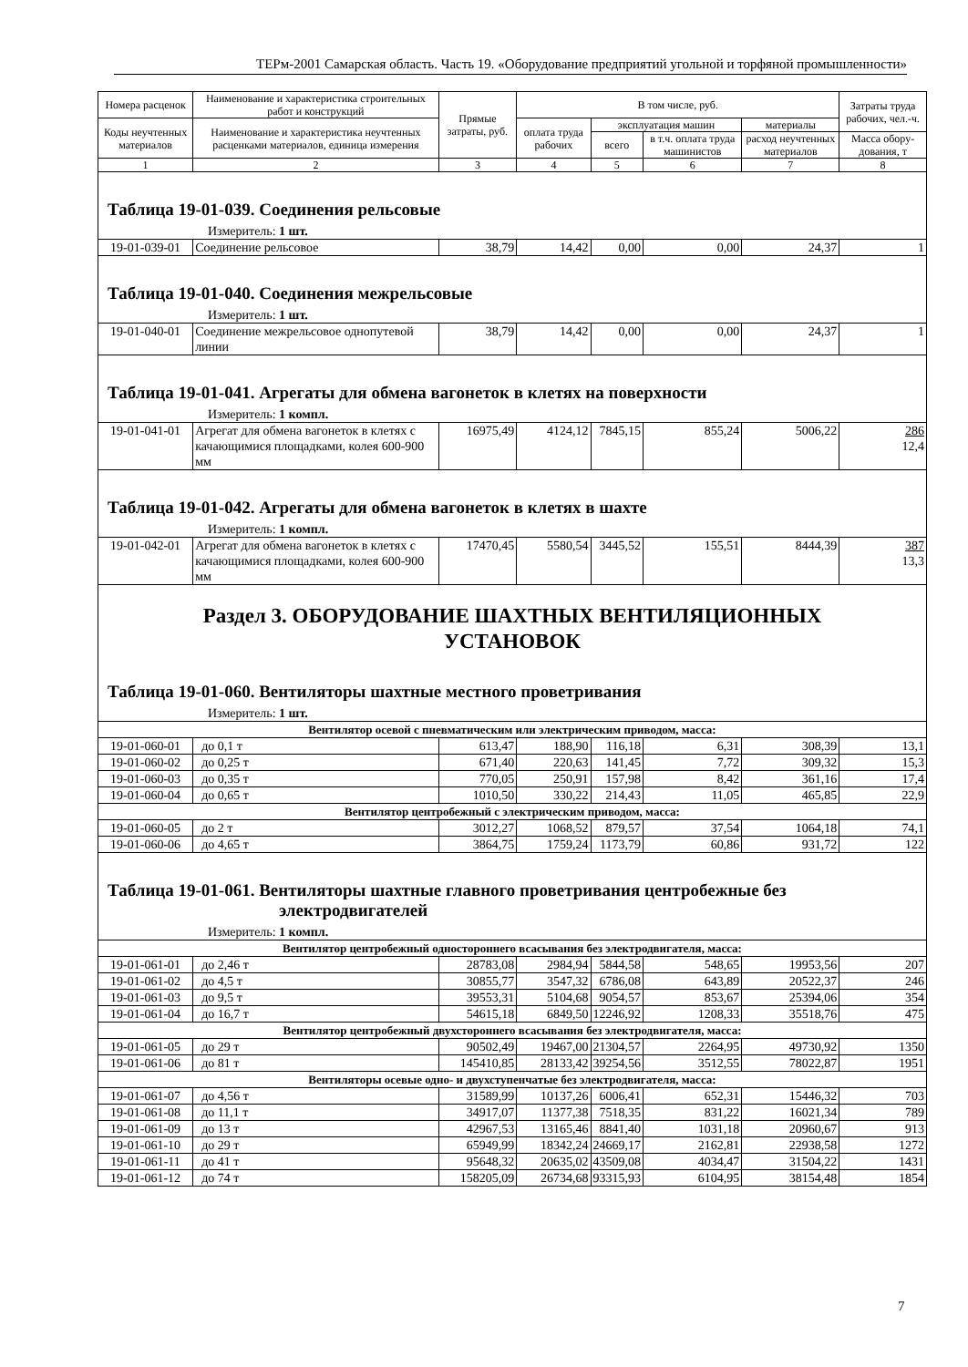ТЕРм-2001 Самарская область. Часть 19. «Оборудование предприятий угольной и торфяной промышленности»
| Номера расценок | Наименование и характеристика строительных работ и конструкций | Прямые затраты, руб. | В том числе, руб. | | | | Затраты труда рабочих, чел.-ч. |
| --- | --- | --- | --- | --- | --- | --- | --- |
| Коды неучтенных материалов | Наименование и характеристика неучтенных расценками материалов, единица измерения | | оплата труда рабочих | эксплуатация машин | | материалы | |
| | | | | всего | в т.ч. оплата труда машинистов | расход неучтенных материалов | Масса обору-дования, т |
| 1 | 2 | 3 | 4 | 5 | 6 | 7 | 8 |
| Таблица 19-01-039. Соединения рельсовые | | | | | | | |
| Измеритель: 1 шт. | | | | | | | |
| 19-01-039-01 | Соединение рельсовое | 38,79 | 14,42 | 0,00 | 0,00 | 24,37 | 1 |
| Таблица 19-01-040. Соединения межрельсовые | | | | | | | |
| Измеритель: 1 шт. | | | | | | | |
| 19-01-040-01 | Соединение межрельсовое однопутевой линии | 38,79 | 14,42 | 0,00 | 0,00 | 24,37 | 1 |
| Таблица 19-01-041. Агрегаты для обмена вагонеток в клетях на поверхности | | | | | | | |
| Измеритель: 1 компл. | | | | | | | |
| 19-01-041-01 | Агрегат для обмена вагонеток в клетях с качающимися площадками, колея 600-900 мм | 16975,49 | 4124,12 | 7845,15 | 855,24 | 5006,22 | 286 12,4 |
| Таблица 19-01-042. Агрегаты для обмена вагонеток в клетях в шахте | | | | | | | |
| Измеритель: 1 компл. | | | | | | | |
| 19-01-042-01 | Агрегат для обмена вагонеток в клетях с качающимися площадками, колея 600-900 мм | 17470,45 | 5580,54 | 3445,52 | 155,51 | 8444,39 | 387 13,3 |
| Раздел 3. ОБОРУДОВАНИЕ ШАХТНЫХ ВЕНТИЛЯЦИОННЫХ УСТАНОВОК | | | | | | | |
| Таблица 19-01-060. Вентиляторы шахтные местного проветривания | | | | | | | |
| Измеритель: 1 шт. | | | | | | | |
| Вентилятор осевой с пневматическим или электрическим приводом, масса: | | | | | | | |
| 19-01-060-01 | до 0,1 т | 613,47 | 188,90 | 116,18 | 6,31 | 308,39 | 13,1 |
| 19-01-060-02 | до 0,25 т | 671,40 | 220,63 | 141,45 | 7,72 | 309,32 | 15,3 |
| 19-01-060-03 | до 0,35 т | 770,05 | 250,91 | 157,98 | 8,42 | 361,16 | 17,4 |
| 19-01-060-04 | до 0,65 т | 1010,50 | 330,22 | 214,43 | 11,05 | 465,85 | 22,9 |
| Вентилятор центробежный с электрическим приводом, масса: | | | | | | | |
| 19-01-060-05 | до 2 т | 3012,27 | 1068,52 | 879,57 | 37,54 | 1064,18 | 74,1 |
| 19-01-060-06 | до 4,65 т | 3864,75 | 1759,24 | 1173,79 | 60,86 | 931,72 | 122 |
| Таблица 19-01-061. Вентиляторы шахтные главного проветривания центробежные без электродвигателей | | | | | | | |
| Измеритель: 1 компл. | | | | | | | |
| Вентилятор центробежный одностороннего всасывания без электродвигателя, масса: | | | | | | | |
| 19-01-061-01 | до 2,46 т | 28783,08 | 2984,94 | 5844,58 | 548,65 | 19953,56 | 207 |
| 19-01-061-02 | до 4,5 т | 30855,77 | 3547,32 | 6786,08 | 643,89 | 20522,37 | 246 |
| 19-01-061-03 | до 9,5 т | 39553,31 | 5104,68 | 9054,57 | 853,67 | 25394,06 | 354 |
| 19-01-061-04 | до 16,7 т | 54615,18 | 6849,50 | 12246,92 | 1208,33 | 35518,76 | 475 |
| Вентилятор центробежный двухстороннего всасывания без электродвигателя, масса: | | | | | | | |
| 19-01-061-05 | до 29 т | 90502,49 | 19467,00 | 21304,57 | 2264,95 | 49730,92 | 1350 |
| 19-01-061-06 | до 81 т | 145410,85 | 28133,42 | 39254,56 | 3512,55 | 78022,87 | 1951 |
| Вентиляторы осевые одно- и двухступенчатые без электродвигателя, масса: | | | | | | | |
| 19-01-061-07 | до 4,56 т | 31589,99 | 10137,26 | 6006,41 | 652,31 | 15446,32 | 703 |
| 19-01-061-08 | до 11,1 т | 34917,07 | 11377,38 | 7518,35 | 831,22 | 16021,34 | 789 |
| 19-01-061-09 | до 13 т | 42967,53 | 13165,46 | 8841,40 | 1031,18 | 20960,67 | 913 |
| 19-01-061-10 | до 29 т | 65949,99 | 18342,24 | 24669,17 | 2162,81 | 22938,58 | 1272 |
| 19-01-061-11 | до 41 т | 95648,32 | 20635,02 | 43509,08 | 4034,47 | 31504,22 | 1431 |
| 19-01-061-12 | до 74 т | 158205,09 | 26734,68 | 93315,93 | 6104,95 | 38154,48 | 1854 |
7